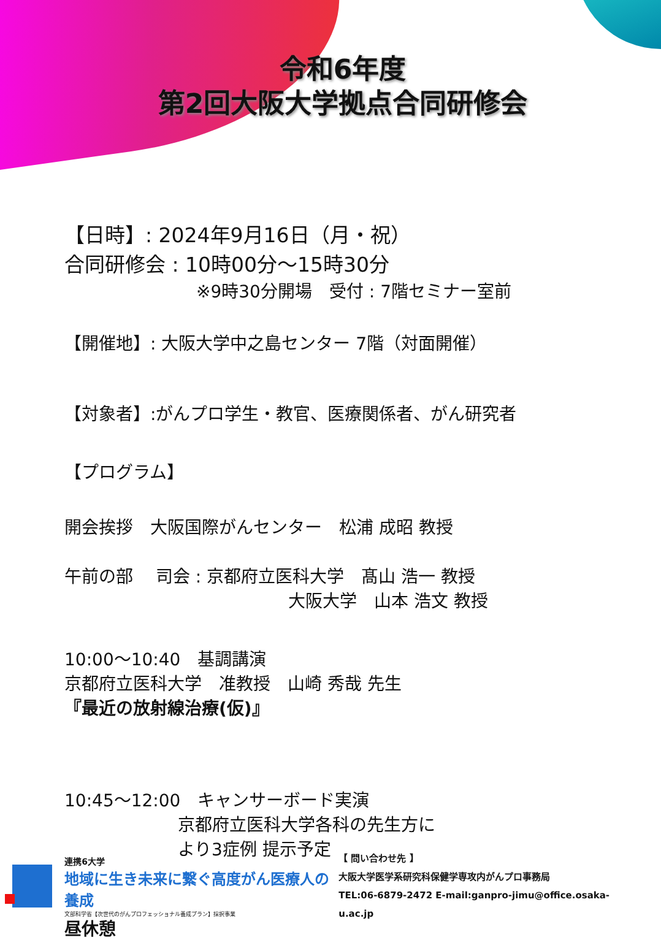令和6年度
第2回大阪大学拠点合同研修会
【日時】: 2024年9月16日（月・祝）
合同研修会 : 10時00分～15時30分
※9時30分開場　受付 : 7階セミナー室前
【開催地】: 大阪大学中之島センター 7階（対面開催）
【対象者】:がんプロ学生・教官、医療関係者、がん研究者
【プログラム】
開会挨拶　大阪国際がんセンター　松浦 成昭 教授
午前の部　 司会 : 京都府立医科大学　髙山 浩一 教授
大阪大学　山本 浩文 教授
10:00～10:40　基調講演
京都府立医科大学　准教授　山崎 秀哉 先生
『最近の放射線治療(仮)』
10:45～12:00　キャンサーボード実演
京都府立医科大学各科の先生方に
より3症例 提示予定
昼休憩
連携6大学
地域に生き未来に繋ぐ高度がん医療人の養成
文部科学省【次世代のがんプロフェッショナル養成プラン】採択事業
【 問い合わせ先 】
大阪大学医学系研究科保健学専攻内がんプロ事務局
TEL:06-6879-2472 E-mail:ganpro-jimu@office.osaka-u.ac.jp